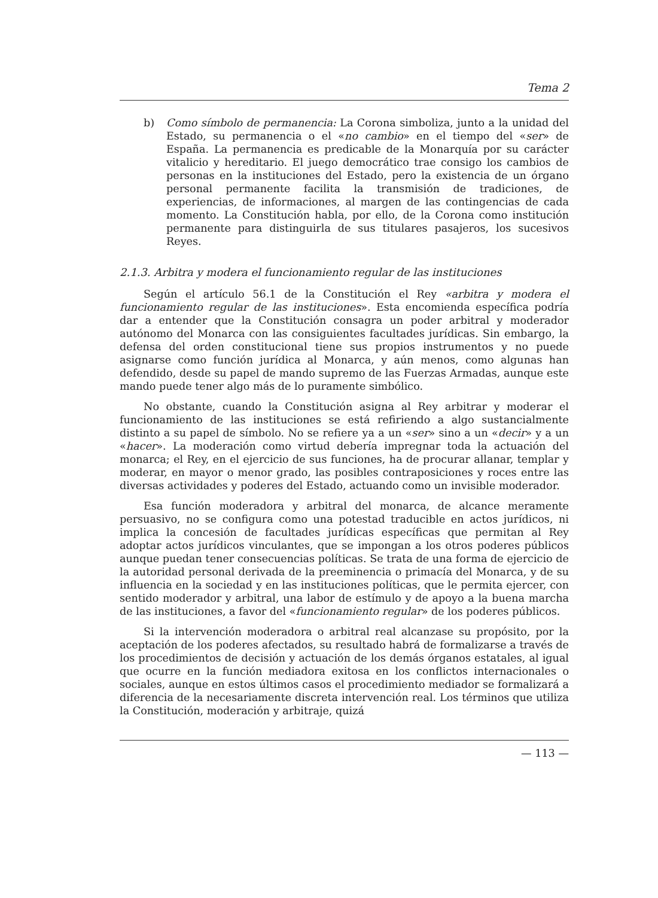Tema 2
b) Como símbolo de permanencia: La Corona simboliza, junto a la unidad del Estado, su permanencia o el «no cambio» en el tiempo del «ser» de España. La permanencia es predicable de la Monarquía por su carácter vitalicio y hereditario. El juego democrático trae consigo los cambios de personas en la instituciones del Estado, pero la existencia de un órgano personal permanente facilita la transmisión de tradiciones, de experiencias, de informaciones, al margen de las contingencias de cada momento. La Constitución habla, por ello, de la Corona como institución permanente para distinguirla de sus titulares pasajeros, los sucesivos Reyes.
2.1.3. Arbitra y modera el funcionamiento regular de las instituciones
Según el artículo 56.1 de la Constitución el Rey «arbitra y modera el funcionamiento regular de las instituciones». Esta encomienda específica podría dar a entender que la Constitución consagra un poder arbitral y moderador autónomo del Monarca con las consiguientes facultades jurídicas. Sin embargo, la defensa del orden constitucional tiene sus propios instrumentos y no puede asignarse como función jurídica al Monarca, y aún menos, como algunas han defendido, desde su papel de mando supremo de las Fuerzas Armadas, aunque este mando puede tener algo más de lo puramente simbólico.
No obstante, cuando la Constitución asigna al Rey arbitrar y moderar el funcionamiento de las instituciones se está refiriendo a algo sustancialmente distinto a su papel de símbolo. No se refiere ya a un «ser» sino a un «decir» y a un «hacer». La moderación como virtud debería impregnar toda la actuación del monarca; el Rey, en el ejercicio de sus funciones, ha de procurar allanar, templar y moderar, en mayor o menor grado, las posibles contraposiciones y roces entre las diversas actividades y poderes del Estado, actuando como un invisible moderador.
Esa función moderadora y arbitral del monarca, de alcance meramente persuasivo, no se configura como una potestad traducible en actos jurídicos, ni implica la concesión de facultades jurídicas específicas que permitan al Rey adoptar actos jurídicos vinculantes, que se impongan a los otros poderes públicos aunque puedan tener consecuencias políticas. Se trata de una forma de ejercicio de la autoridad personal derivada de la preeminencia o primacía del Monarca, y de su influencia en la sociedad y en las instituciones políticas, que le permita ejercer, con sentido moderador y arbitral, una labor de estímulo y de apoyo a la buena marcha de las instituciones, a favor del «funcionamiento regular» de los poderes públicos.
Si la intervención moderadora o arbitral real alcanzase su propósito, por la aceptación de los poderes afectados, su resultado habrá de formalizarse a través de los procedimientos de decisión y actuación de los demás órganos estatales, al igual que ocurre en la función mediadora exitosa en los conflictos internacionales o sociales, aunque en estos últimos casos el procedimiento mediador se formalizará a diferencia de la necesariamente discreta intervención real. Los términos que utiliza la Constitución, moderación y arbitraje, quizá
— 113 —